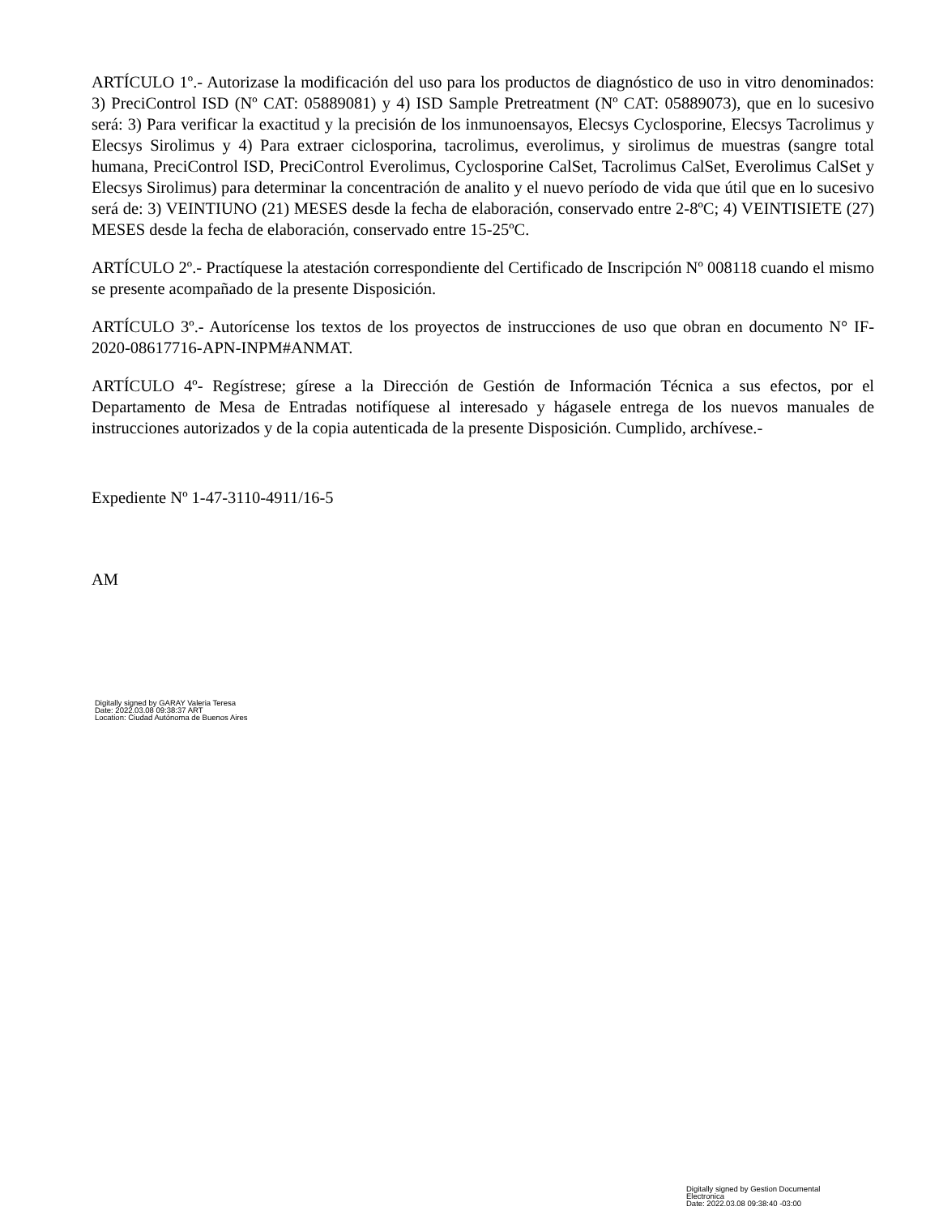ARTÍCULO 1º.- Autorizase la modificación del uso para los productos de diagnóstico de uso in vitro denominados: 3) PreciControl ISD (Nº CAT: 05889081) y 4) ISD Sample Pretreatment (Nº CAT: 05889073), que en lo sucesivo será: 3) Para verificar la exactitud y la precisión de los inmunoensayos, Elecsys Cyclosporine, Elecsys Tacrolimus y Elecsys Sirolimus y 4) Para extraer ciclosporina, tacrolimus, everolimus, y sirolimus de muestras (sangre total humana, PreciControl ISD, PreciControl Everolimus, Cyclosporine CalSet, Tacrolimus CalSet, Everolimus CalSet y Elecsys Sirolimus) para determinar la concentración de analito y el nuevo período de vida que útil que en lo sucesivo será de: 3) VEINTIUNO (21) MESES desde la fecha de elaboración, conservado entre 2-8ºC; 4) VEINTISIETE (27) MESES desde la fecha de elaboración, conservado entre 15-25ºC.
ARTÍCULO 2º.- Practíquese la atestación correspondiente del Certificado de Inscripción Nº 008118 cuando el mismo se presente acompañado de la presente Disposición.
ARTÍCULO 3º.- Autorícense los textos de los proyectos de instrucciones de uso que obran en documento N° IF-2020-08617716-APN-INPM#ANMAT.
ARTÍCULO 4º- Regístrese; gírese a la Dirección de Gestión de Información Técnica a sus efectos, por el Departamento de Mesa de Entradas notifíquese al interesado y hágasele entrega de los nuevos manuales de instrucciones autorizados y de la copia autenticada de la presente Disposición. Cumplido, archívese.-
Expediente Nº 1-47-3110-4911/16-5
AM
Digitally signed by GARAY Valeria Teresa
Date: 2022.03.08 09:38:37 ART
Location: Ciudad Autónoma de Buenos Aires
Digitally signed by Gestion Documental Electronica
Date: 2022.03.08 09:38:40 -03:00